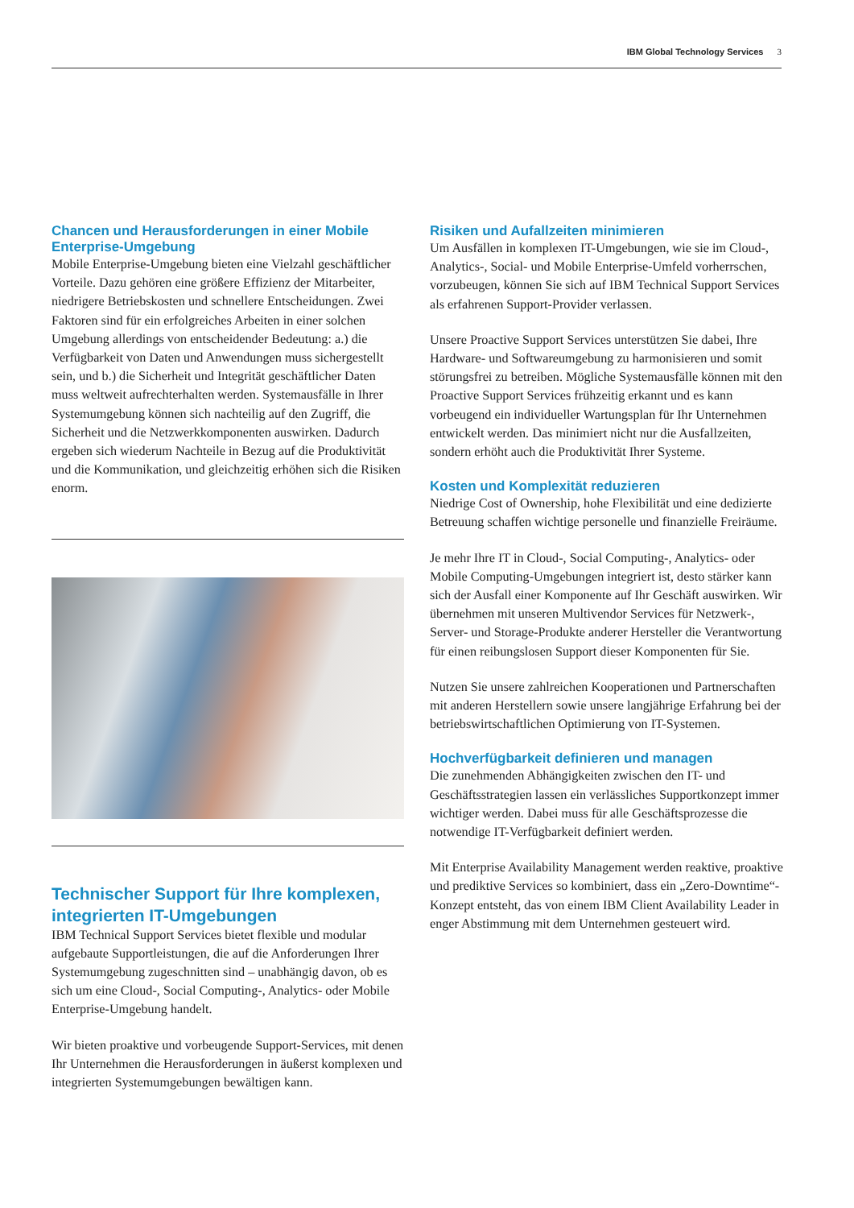IBM Global Technology Services 3
Chancen und Herausforderungen in einer Mobile Enterprise-Umgebung
Mobile Enterprise-Umgebung bieten eine Vielzahl geschäftlicher Vorteile. Dazu gehören eine größere Effizienz der Mitarbeiter, niedrigere Betriebskosten und schnellere Entscheidungen. Zwei Faktoren sind für ein erfolgreiches Arbeiten in einer solchen Umgebung allerdings von entscheidender Bedeutung: a.) die Verfügbarkeit von Daten und Anwendungen muss sichergestellt sein, und b.) die Sicherheit und Integrität geschäftlicher Daten muss weltweit aufrechterhalten werden. Systemausfälle in Ihrer Systemumgebung können sich nachteilig auf den Zugriff, die Sicherheit und die Netzwerkkomponenten auswirken. Dadurch ergeben sich wiederum Nachteile in Bezug auf die Produktivität und die Kommunikation, und gleichzeitig erhöhen sich die Risiken enorm.
Technischer Support für Ihre komplexen, integrierten IT-Umgebungen
IBM Technical Support Services bietet flexible und modular aufgebaute Supportleistungen, die auf die Anforderungen Ihrer Systemumgebung zugeschnitten sind – unabhängig davon, ob es sich um eine Cloud-, Social Computing-, Analytics- oder Mobile Enterprise-Umgebung handelt.
Wir bieten proaktive und vorbeugende Support-Services, mit denen Ihr Unternehmen die Herausforderungen in äußerst komplexen und integrierten Systemumgebungen bewältigen kann.
Risiken und Aufallzeiten minimieren
Um Ausfällen in komplexen IT-Umgebungen, wie sie im Cloud-, Analytics-, Social- und Mobile Enterprise-Umfeld vorherrschen, vorzubeugen, können Sie sich auf IBM Technical Support Services als erfahrenen Support-Provider verlassen.
Unsere Proactive Support Services unterstützen Sie dabei, Ihre Hardware- und Softwareumgebung zu harmonisieren und somit störungsfrei zu betreiben. Mögliche Systemausfälle können mit den Proactive Support Services frühzeitig erkannt und es kann vorbeugend ein individueller Wartungsplan für Ihr Unternehmen entwickelt werden. Das minimiert nicht nur die Ausfallzeiten, sondern erhöht auch die Produktivität Ihrer Systeme.
Kosten und Komplexität reduzieren
Niedrige Cost of Ownership, hohe Flexibilität und eine dedizierte Betreuung schaffen wichtige personelle und finanzielle Freiräume.
Je mehr Ihre IT in Cloud-, Social Computing-, Analytics- oder Mobile Computing-Umgebungen integriert ist, desto stärker kann sich der Ausfall einer Komponente auf Ihr Geschäft auswirken. Wir übernehmen mit unseren Multivendor Services für Netzwerk-, Server- und Storage-Produkte anderer Hersteller die Verantwortung für einen reibungslosen Support dieser Komponenten für Sie.
Nutzen Sie unsere zahlreichen Kooperationen und Partnerschaften mit anderen Herstellern sowie unsere langjährige Erfahrung bei der betriebswirtschaftlichen Optimierung von IT-Systemen.
Hochverfügbarkeit definieren und managen
Die zunehmenden Abhängigkeiten zwischen den IT- und Geschäftsstrategien lassen ein verlässliches Supportkonzept immer wichtiger werden. Dabei muss für alle Geschäftsprozesse die notwendige IT-Verfügbarkeit definiert werden.
Mit Enterprise Availability Management werden reaktive, proaktive und prediktive Services so kombiniert, dass ein „Zero-Downtime“-Konzept entsteht, das von einem IBM Client Availability Leader in enger Abstimmung mit dem Unternehmen gesteuert wird.